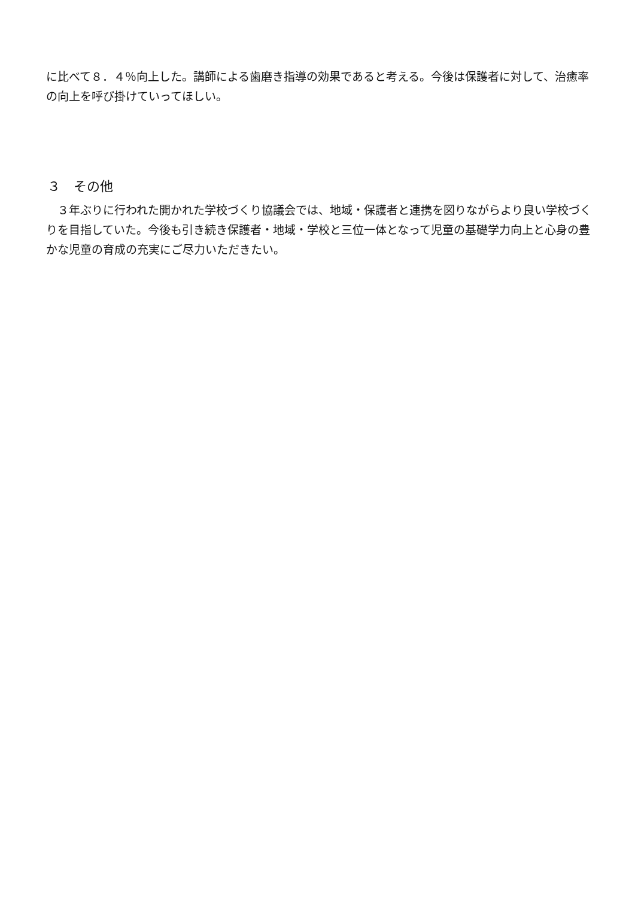に比べて８．４％向上した。講師による歯磨き指導の効果であると考える。今後は保護者に対して、治癒率の向上を呼び掛けていってほしい。
３　その他
　３年ぶりに行われた開かれた学校づくり協議会では、地域・保護者と連携を図りながらより良い学校づくりを目指していた。今後も引き続き保護者・地域・学校と三位一体となって児童の基礎学力向上と心身の豊かな児童の育成の充実にご尽力いただきたい。